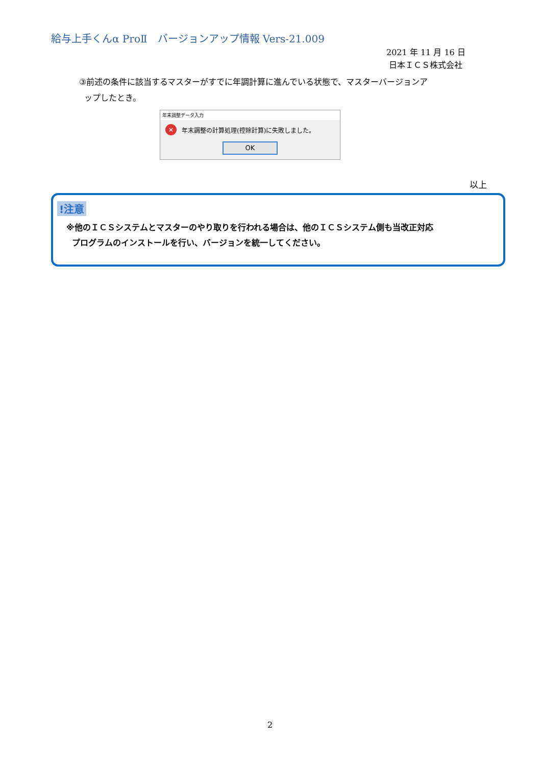給与上手くんα ProⅡ　バージョンアップ情報 Vers-21.009
2021 年 11 月 16 日
日本ＩＣＳ株式会社
③前述の条件に該当するマスターがすでに年調計算に進んでいる状態で、マスターバージョンア
ップしたとき。
年末調整データ入力
×
年末調整の計算処理(控除計算)に失敗しました。
OK
以上
!注意
※他のＩＣＳシステムとマスターのやり取りを行われる場合は、他のＩＣＳシステム側も当改正対応
プログラムのインストールを行い、バージョンを統一してください。
2